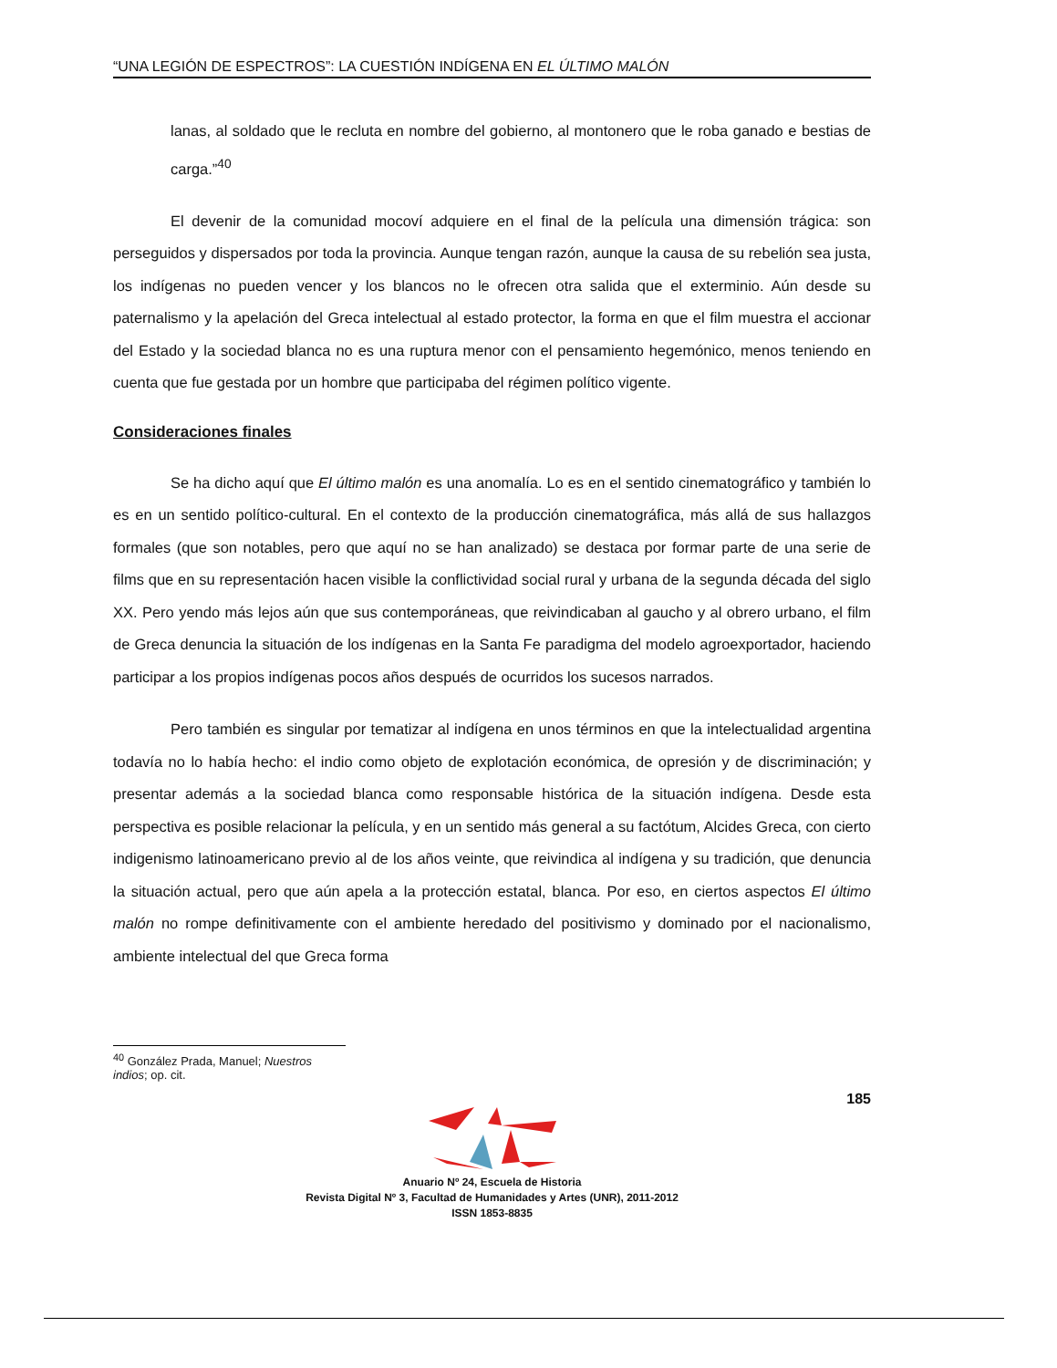“UNA LEGIÓN DE ESPECTROS”: LA CUESTIÓN INDÍGENA EN EL ÚLTIMO MALÓN
lanas, al soldado que le recluta en nombre del gobierno, al montonero que le roba ganado e bestias de carga.”<sup>40</sup>
El devenir de la comunidad mocoví adquiere en el final de la película una dimensión trágica: son perseguidos y dispersados por toda la provincia. Aunque tengan razón, aunque la causa de su rebelión sea justa, los indígenas no pueden vencer y los blancos no le ofrecen otra salida que el exterminio. Aún desde su paternalismo y la apelación del Greca intelectual al estado protector, la forma en que el film muestra el accionar del Estado y la sociedad blanca no es una ruptura menor con el pensamiento hegemónico, menos teniendo en cuenta que fue gestada por un hombre que participaba del régimen político vigente.
Consideraciones finales
Se ha dicho aquí que El último malón es una anomalía. Lo es en el sentido cinematográfico y también lo es en un sentido político-cultural. En el contexto de la producción cinematográfica, más allá de sus hallazgos formales (que son notables, pero que aquí no se han analizado) se destaca por formar parte de una serie de films que en su representación hacen visible la conflictividad social rural y urbana de la segunda década del siglo XX. Pero yendo más lejos aún que sus contemporáneas, que reivindicaban al gaucho y al obrero urbano, el film de Greca denuncia la situación de los indígenas en la Santa Fe paradigma del modelo agroexportador, haciendo participar a los propios indígenas pocos años después de ocurridos los sucesos narrados.
Pero también es singular por tematizar al indígena en unos términos en que la intelectualidad argentina todavía no lo había hecho: el indio como objeto de explotación económica, de opresión y de discriminación; y presentar además a la sociedad blanca como responsable histórica de la situación indígena. Desde esta perspectiva es posible relacionar la película, y en un sentido más general a su factótum, Alcides Greca, con cierto indigenismo latinoamericano previo al de los años veinte, que reivindica al indígena y su tradición, que denuncia la situación actual, pero que aún apela a la protección estatal, blanca. Por eso, en ciertos aspectos El último malón no rompe definitivamente con el ambiente heredado del positivismo y dominado por el nacionalismo, ambiente intelectual del que Greca forma
<sup>40</sup> González Prada, Manuel; Nuestros indios; op. cit.
185
Anuario Nº 24, Escuela de Historia
Revista Digital Nº 3, Facultad de Humanidades y Artes (UNR), 2011-2012
ISSN 1853-8835